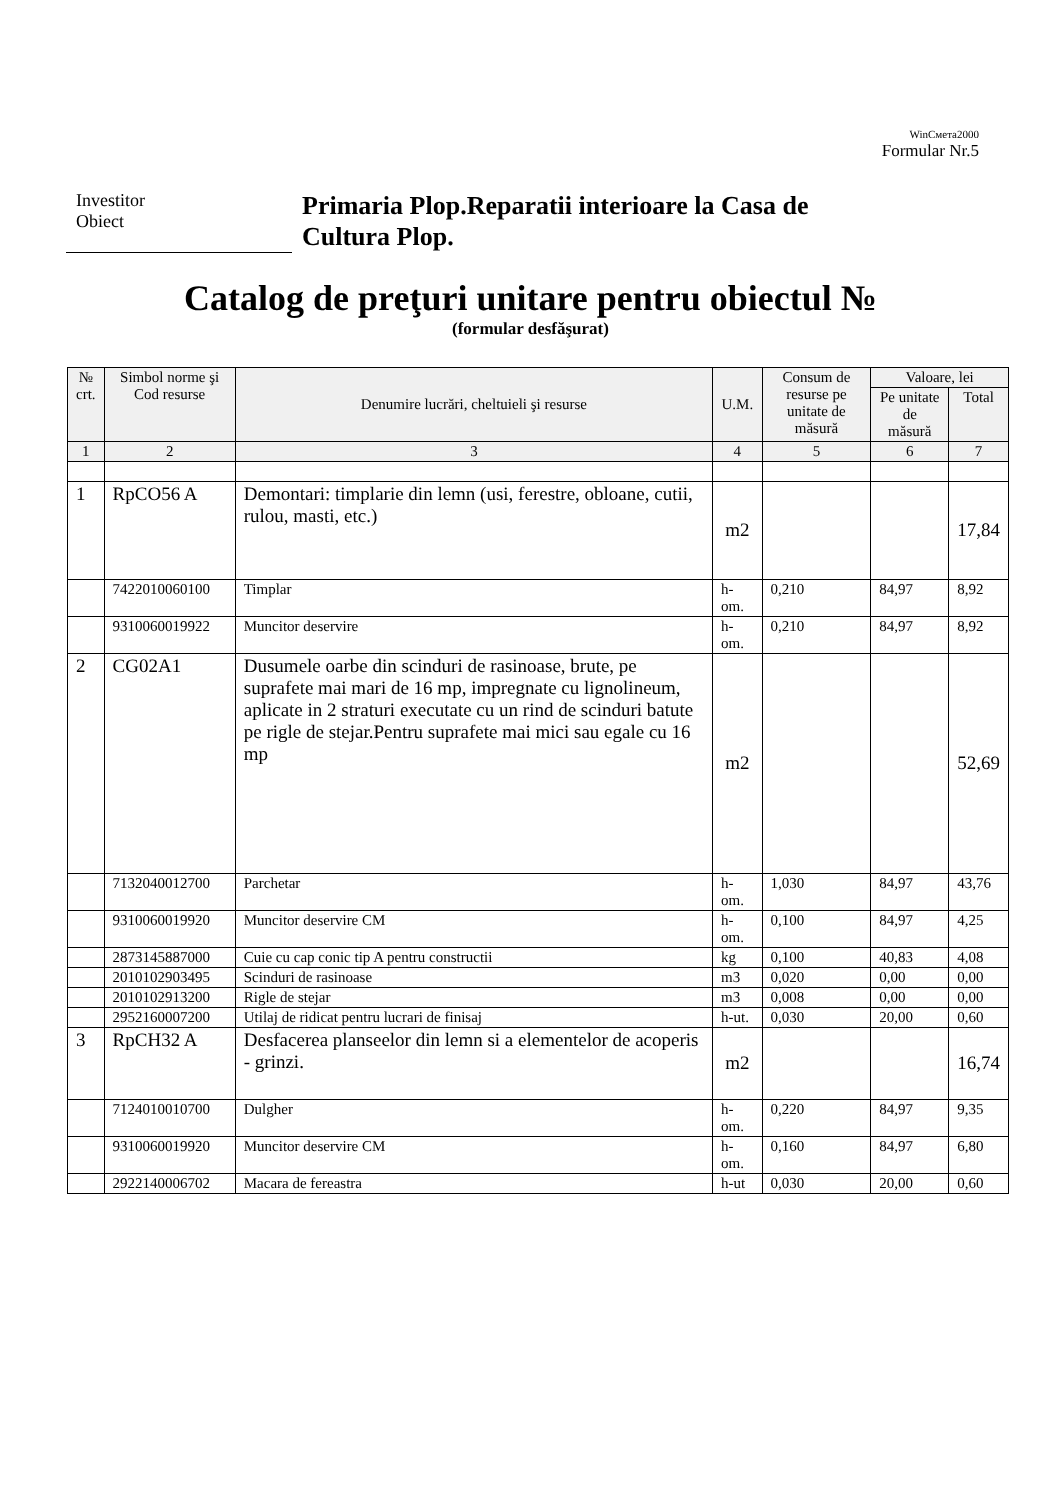WinСмета2000
Formular Nr.5
Investitor
Obiect
Primaria Plop.Reparatii interioare la Casa de
Cultura Plop.
Catalog de preţuri unitare pentru obiectul №
(formular desfăşurat)
| № crt. | Simbol norme şi Cod resurse | Denumire lucrări, cheltuieli şi resurse | U.M. | Consum de resurse pe unitate de măsură | Valoare, lei | |
| --- | --- | --- | --- | --- | --- | --- |
| | | | | | Pe unitate de măsură | Total |
| 1 | 2 | 3 | 4 | 5 | 6 | 7 |
| 1 | RpCO56 A | Demontari: timplarie din lemn (usi, ferestre, obloane, cutii, rulou, masti, etc.) | m2 | | | 17,84 |
| | 7422010060100 | Timplar | h-om. | 0,210 | 84,97 | 8,92 |
| | 9310060019922 | Muncitor deservire | h-om. | 0,210 | 84,97 | 8,92 |
| 2 | CG02A1 | Dusumele oarbe din scinduri de rasinoase, brute, pe suprafete mai mari de 16 mp, impregnate cu lignolineum, aplicate in 2 straturi executate cu un rind de scinduri batute pe rigle de stejar.Pentru suprafete mai mici sau egale cu 16 mp | m2 | | | 52,69 |
| | 7132040012700 | Parchetar | h-om. | 1,030 | 84,97 | 43,76 |
| | 9310060019920 | Muncitor deservire CM | h-om. | 0,100 | 84,97 | 4,25 |
| | 2873145887000 | Cuie cu cap conic tip A pentru constructii | kg | 0,100 | 40,83 | 4,08 |
| | 2010102903495 | Scinduri de rasinoase | m3 | 0,020 | 0,00 | 0,00 |
| | 2010102913200 | Rigle de stejar | m3 | 0,008 | 0,00 | 0,00 |
| | 2952160007200 | Utilaj de ridicat pentru lucrari de finisaj | h-ut. | 0,030 | 20,00 | 0,60 |
| 3 | RpCH32 A | Desfacerea planseelor din lemn si a elementelor de acoperis - grinzi. | m2 | | | 16,74 |
| | 7124010010700 | Dulgher | h-om. | 0,220 | 84,97 | 9,35 |
| | 9310060019920 | Muncitor deservire CM | h-om. | 0,160 | 84,97 | 6,80 |
| | 2922140006702 | Macara de fereastra | h-ut | 0,030 | 20,00 | 0,60 |